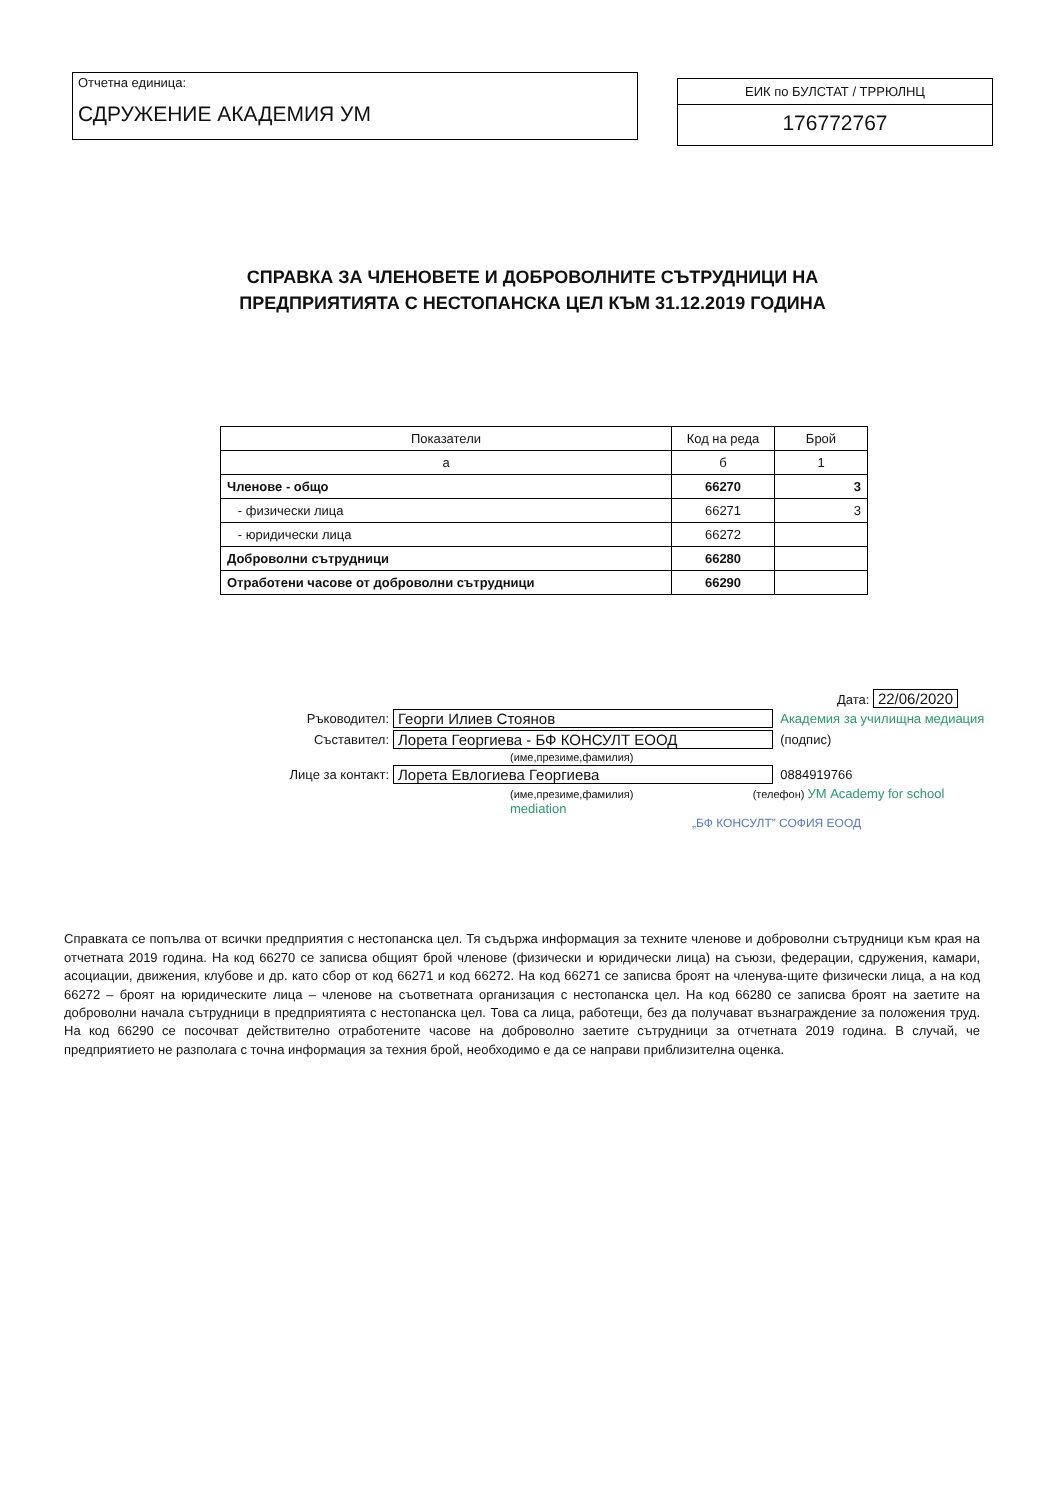Отчетна единица:
СДРУЖЕНИЕ АКАДЕМИЯ УМ
ЕИК по БУЛСТАТ / ТРРЮЛНЦ
176772767
СПРАВКА ЗА ЧЛЕНОВЕТЕ И ДОБРОВОЛНИТЕ СЪТРУДНИЦИ НА
ПРЕДПРИЯТИЯТА С НЕСТОПАНСКА ЦЕЛ КЪМ 31.12.2019 ГОДИНА
| Показатели | Код на реда | Брой |
| --- | --- | --- |
| а | б | 1 |
| Членове - общо | 66270 | 3 |
| - физически лица | 66271 | 3 |
| - юридически лица | 66272 | |
| Доброволни сътрудници | 66280 | |
| Отработени часове от доброволни сътрудници | 66290 | |
Дата: 22/06/2020
Ръководител:
Георги Илиев Стоянов
Академия за училищна медиация
Съставител:
Лорета Георгиева - БФ КОНСУЛТ ЕООД
(подпис)
(име,презиме,фамилия)
Лице за контакт:
Лорета Евлогиева Георгиева
0884919766
(име,презиме,фамилия) (телефон) УМ Academy for school mediation
„БФ КОНСУЛТ” СОФИЯ ЕООД
Справката се попълва от всички предприятия с нестопанска цел. Тя съдържа информация за техните членове и доброволни сътрудници към края на отчетната 2019 година. На код 66270 се записва общият брой членове (физически и юридически лица) на съюзи, федерации, сдружения, камари, асоциации, движения, клубове и др. като сбор от код 66271 и код 66272. На код 66271 се записва броят на членува-щите физически лица, а на код 66272 – броят на юридическите лица – членове на съответната организация с нестопанска цел. На код 66280 се записва броят на заетите на доброволни начала сътрудници в предприятията с нестопанска цел. Това са лица, работещи, без да получават възнаграждение за положения труд. На код 66290 се посочват действително отработените часове на доброволно заетите сътрудници за отчетната 2019 година. В случай, че предприятието не разполага с точна информация за техния брой, необходимо е да се направи приблизителна оценка.